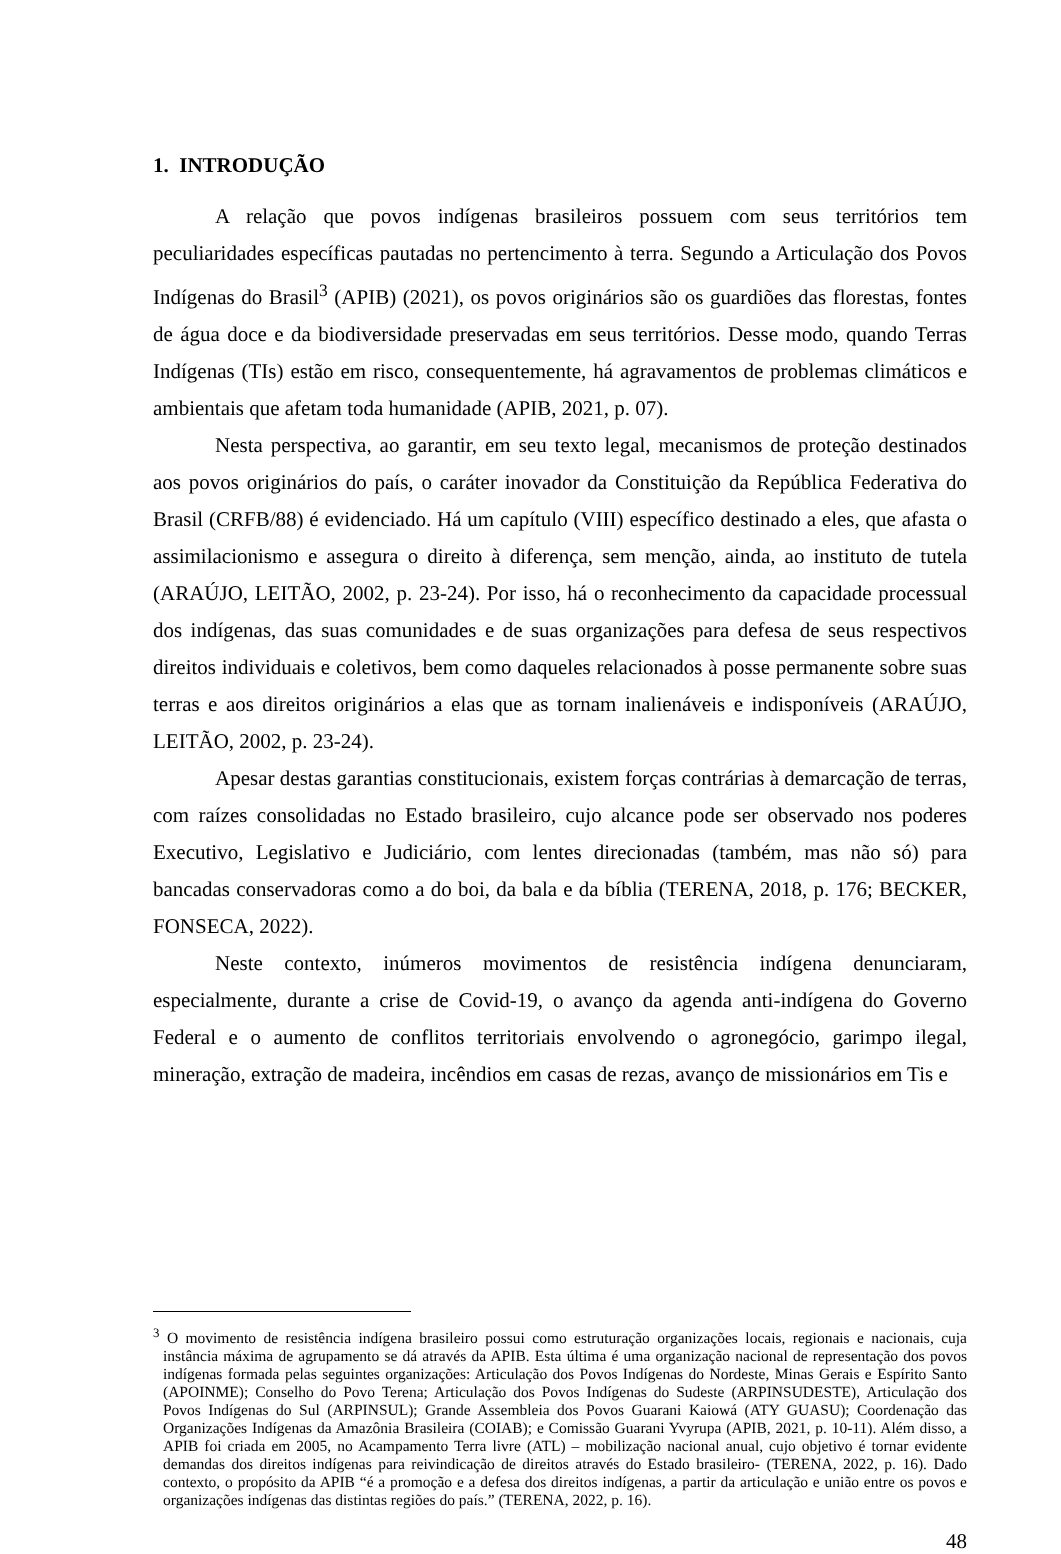1. INTRODUÇÃO
A relação que povos indígenas brasileiros possuem com seus territórios tem peculiaridades específicas pautadas no pertencimento à terra. Segundo a Articulação dos Povos Indígenas do Brasil<sup>3</sup> (APIB) (2021), os povos originários são os guardiões das florestas, fontes de água doce e da biodiversidade preservadas em seus territórios. Desse modo, quando Terras Indígenas (TIs) estão em risco, consequentemente, há agravamentos de problemas climáticos e ambientais que afetam toda humanidade (APIB, 2021, p. 07).
Nesta perspectiva, ao garantir, em seu texto legal, mecanismos de proteção destinados aos povos originários do país, o caráter inovador da Constituição da República Federativa do Brasil (CRFB/88) é evidenciado. Há um capítulo (VIII) específico destinado a eles, que afasta o assimilacionismo e assegura o direito à diferença, sem menção, ainda, ao instituto de tutela (ARAÚJO, LEITÃO, 2002, p. 23-24). Por isso, há o reconhecimento da capacidade processual dos indígenas, das suas comunidades e de suas organizações para defesa de seus respectivos direitos individuais e coletivos, bem como daqueles relacionados à posse permanente sobre suas terras e aos direitos originários a elas que as tornam inalienáveis e indisponíveis (ARAÚJO, LEITÃO, 2002, p. 23-24).
Apesar destas garantias constitucionais, existem forças contrárias à demarcação de terras, com raízes consolidadas no Estado brasileiro, cujo alcance pode ser observado nos poderes Executivo, Legislativo e Judiciário, com lentes direcionadas (também, mas não só) para bancadas conservadoras como a do boi, da bala e da bíblia (TERENA, 2018, p. 176; BECKER, FONSECA, 2022).
Neste contexto, inúmeros movimentos de resistência indígena denunciaram, especialmente, durante a crise de Covid-19, o avanço da agenda anti-indígena do Governo Federal e o aumento de conflitos territoriais envolvendo o agronegócio, garimpo ilegal, mineração, extração de madeira, incêndios em casas de rezas, avanço de missionários em Tis e
<sup>3</sup> O movimento de resistência indígena brasileiro possui como estruturação organizações locais, regionais e nacionais, cuja instância máxima de agrupamento se dá através da APIB. Esta última é uma organização nacional de representação dos povos indígenas formada pelas seguintes organizações: Articulação dos Povos Indígenas do Nordeste, Minas Gerais e Espírito Santo (APOINME); Conselho do Povo Terena; Articulação dos Povos Indígenas do Sudeste (ARPINSUDESTE), Articulação dos Povos Indígenas do Sul (ARPINSUL); Grande Assembleia dos Povos Guarani Kaiowá (ATY GUASU); Coordenação das Organizações Indígenas da Amazônia Brasileira (COIAB); e Comissão Guarani Yvyrupa (APIB, 2021, p. 10-11). Além disso, a APIB foi criada em 2005, no Acampamento Terra livre (ATL) – mobilização nacional anual, cujo objetivo é tornar evidente demandas dos direitos indígenas para reivindicação de direitos através do Estado brasileiro- (TERENA, 2022, p. 16). Dado contexto, o propósito da APIB “é a promoção e a defesa dos direitos indígenas, a partir da articulação e união entre os povos e organizações indígenas das distintas regiões do país.” (TERENA, 2022, p. 16).
48